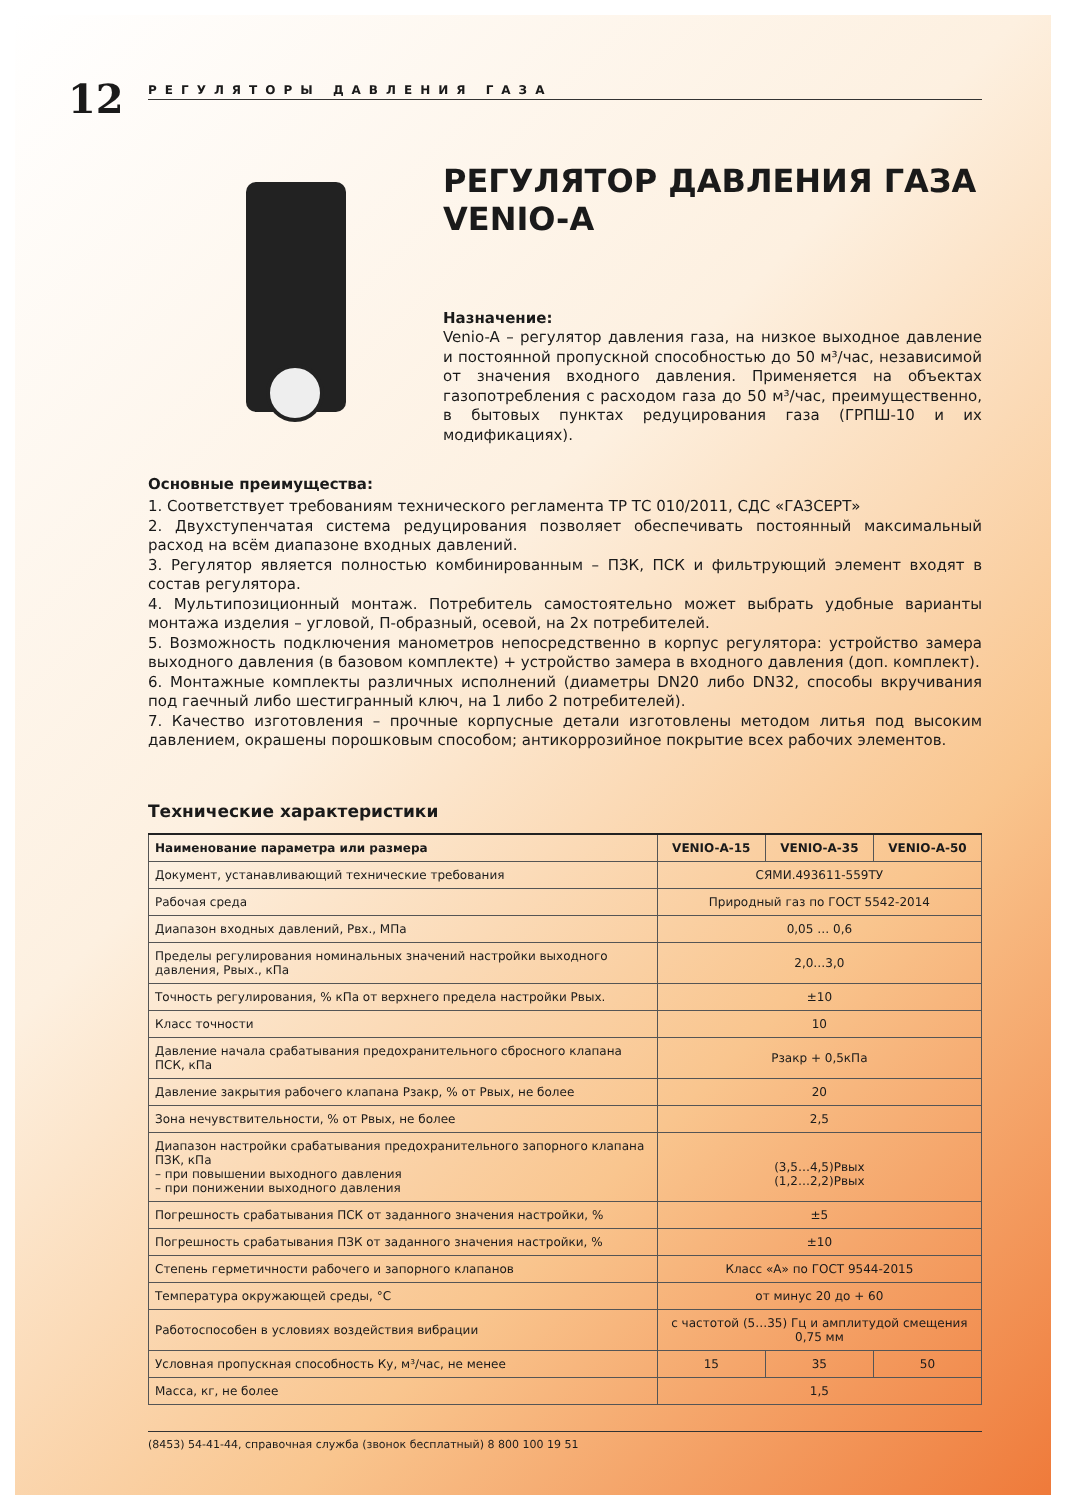12
РЕГУЛЯТОРЫ ДАВЛЕНИЯ ГАЗА
РЕГУЛЯТОР ДАВЛЕНИЯ ГАЗА
VENIO-A
Назначение:
Venio-A – регулятор давления газа, на низкое выходное давление и постоянной пропускной способностью до 50 м³/час, независимой от значения входного давления. Применяется на объектах газопотребления с расходом газа до 50 м³/час, преимущественно, в бытовых пунктах редуцирования газа (ГРПШ-10 и их модификациях).
Основные преимущества:
1. Соответствует требованиям технического регламента ТР ТС 010/2011, СДС «ГАЗСЕРТ»
2. Двухступенчатая система редуцирования позволяет обеспечивать постоянный максимальный расход на всём диапазоне входных давлений.
3. Регулятор является полностью комбинированным – ПЗК, ПСК и фильтрующий элемент входят в состав регулятора.
4. Мультипозиционный монтаж. Потребитель самостоятельно может выбрать удобные варианты монтажа изделия – угловой, П-образный, осевой, на 2х потребителей.
5. Возможность подключения манометров непосредственно в корпус регулятора: устройство замера выходного давления (в базовом комплекте) + устройство замера в входного давления (доп. комплект).
6. Монтажные комплекты различных исполнений (диаметры DN20 либо DN32, способы вкручивания под гаечный либо шестигранный ключ, на 1 либо 2 потребителей).
7. Качество изготовления – прочные корпусные детали изготовлены методом литья под высоким давлением, окрашены порошковым способом; антикоррозийное покрытие всех рабочих элементов.
Технические характеристики
| Наименование параметра или размера | VENIO-A-15 | VENIO-A-35 | VENIO-A-50 |
| --- | --- | --- | --- |
| Документ, устанавливающий технические требования | СЯМИ.493611-559ТУ | | |
| Рабочая среда | Природный газ по ГОСТ 5542-2014 | | |
| Диапазон входных давлений, Рвх., МПа | 0,05 … 0,6 | | |
| Пределы регулирования номинальных значений настройки выходного давления, Рвых., кПа | 2,0…3,0 | | |
| Точность регулирования, % кПа от верхнего предела настройки Рвых. | ±10 | | |
| Класс точности | 10 | | |
| Давление начала срабатывания предохранительного сбросного клапана ПСК, кПа | Рзакр + 0,5кПа | | |
| Давление закрытия рабочего клапана Рзакр, % от Рвых, не более | 20 | | |
| Зона нечувствительности, % от Рвых, не более | 2,5 | | |
| Диапазон настройки срабатывания предохранительного запорного клапана ПЗК, кПа – при повышении выходного давления – при понижении выходного давления | (3,5…4,5)Рвых (1,2…2,2)Рвых | | |
| Погрешность срабатывания ПСК от заданного значения настройки, % | ±5 | | |
| Погрешность срабатывания ПЗК от заданного значения настройки, % | ±10 | | |
| Степень герметичности рабочего и запорного клапанов | Класс «А» по ГОСТ 9544-2015 | | |
| Температура окружающей среды, °С | от минус 20 до + 60 | | |
| Работоспособен в условиях воздействия вибрации | с частотой (5…35) Гц и амплитудой смещения 0,75 мм | | |
| Условная пропускная способность Ку, м³/час, не менее | 15 | 35 | 50 |
| Масса, кг, не более | 1,5 | | |
(8453) 54-41-44, справочная служба (звонок бесплатный) 8 800 100 19 51